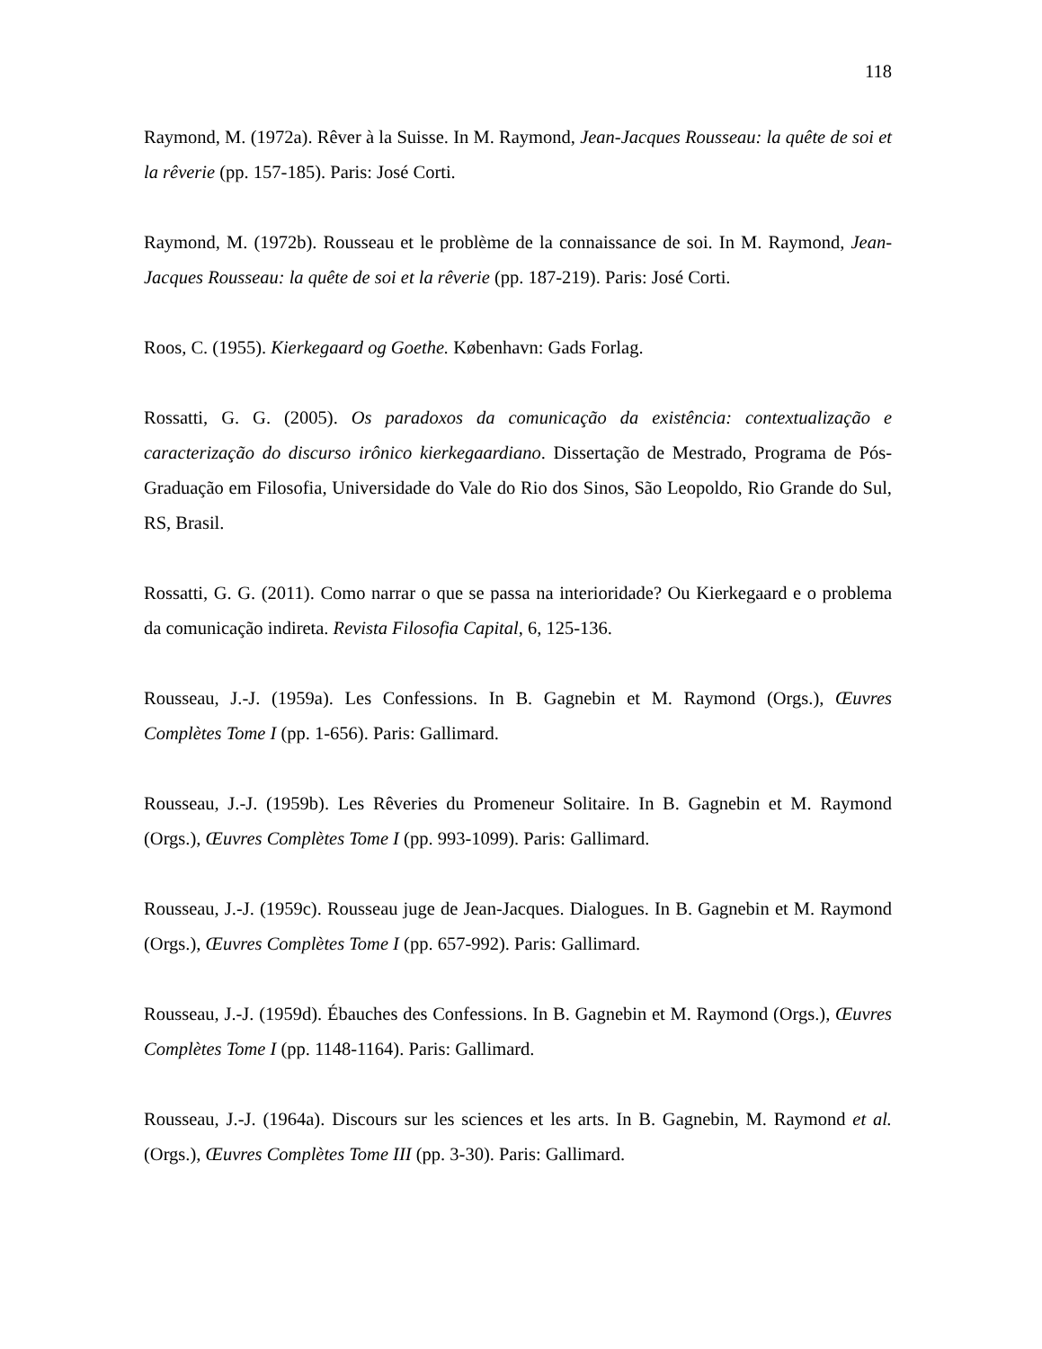118
Raymond, M. (1972a). Rêver à la Suisse. In M. Raymond, Jean-Jacques Rousseau: la quête de soi et la rêverie (pp. 157-185). Paris: José Corti.
Raymond, M. (1972b). Rousseau et le problème de la connaissance de soi. In M. Raymond, Jean-Jacques Rousseau: la quête de soi et la rêverie (pp. 187-219). Paris: José Corti.
Roos, C. (1955). Kierkegaard og Goethe. København: Gads Forlag.
Rossatti, G. G. (2005). Os paradoxos da comunicação da existência: contextualização e caracterização do discurso irônico kierkegaardiano. Dissertação de Mestrado, Programa de Pós-Graduação em Filosofia, Universidade do Vale do Rio dos Sinos, São Leopoldo, Rio Grande do Sul, RS, Brasil.
Rossatti, G. G. (2011). Como narrar o que se passa na interioridade? Ou Kierkegaard e o problema da comunicação indireta. Revista Filosofia Capital, 6, 125-136.
Rousseau, J.-J. (1959a). Les Confessions. In B. Gagnebin et M. Raymond (Orgs.), Œuvres Complètes Tome I (pp. 1-656). Paris: Gallimard.
Rousseau, J.-J. (1959b). Les Rêveries du Promeneur Solitaire. In B. Gagnebin et M. Raymond (Orgs.), Œuvres Complètes Tome I (pp. 993-1099). Paris: Gallimard.
Rousseau, J.-J. (1959c). Rousseau juge de Jean-Jacques. Dialogues. In B. Gagnebin et M. Raymond (Orgs.), Œuvres Complètes Tome I (pp. 657-992). Paris: Gallimard.
Rousseau, J.-J. (1959d). Ébauches des Confessions. In B. Gagnebin et M. Raymond (Orgs.), Œuvres Complètes Tome I (pp. 1148-1164). Paris: Gallimard.
Rousseau, J.-J. (1964a). Discours sur les sciences et les arts. In B. Gagnebin, M. Raymond et al. (Orgs.), Œuvres Complètes Tome III (pp. 3-30). Paris: Gallimard.